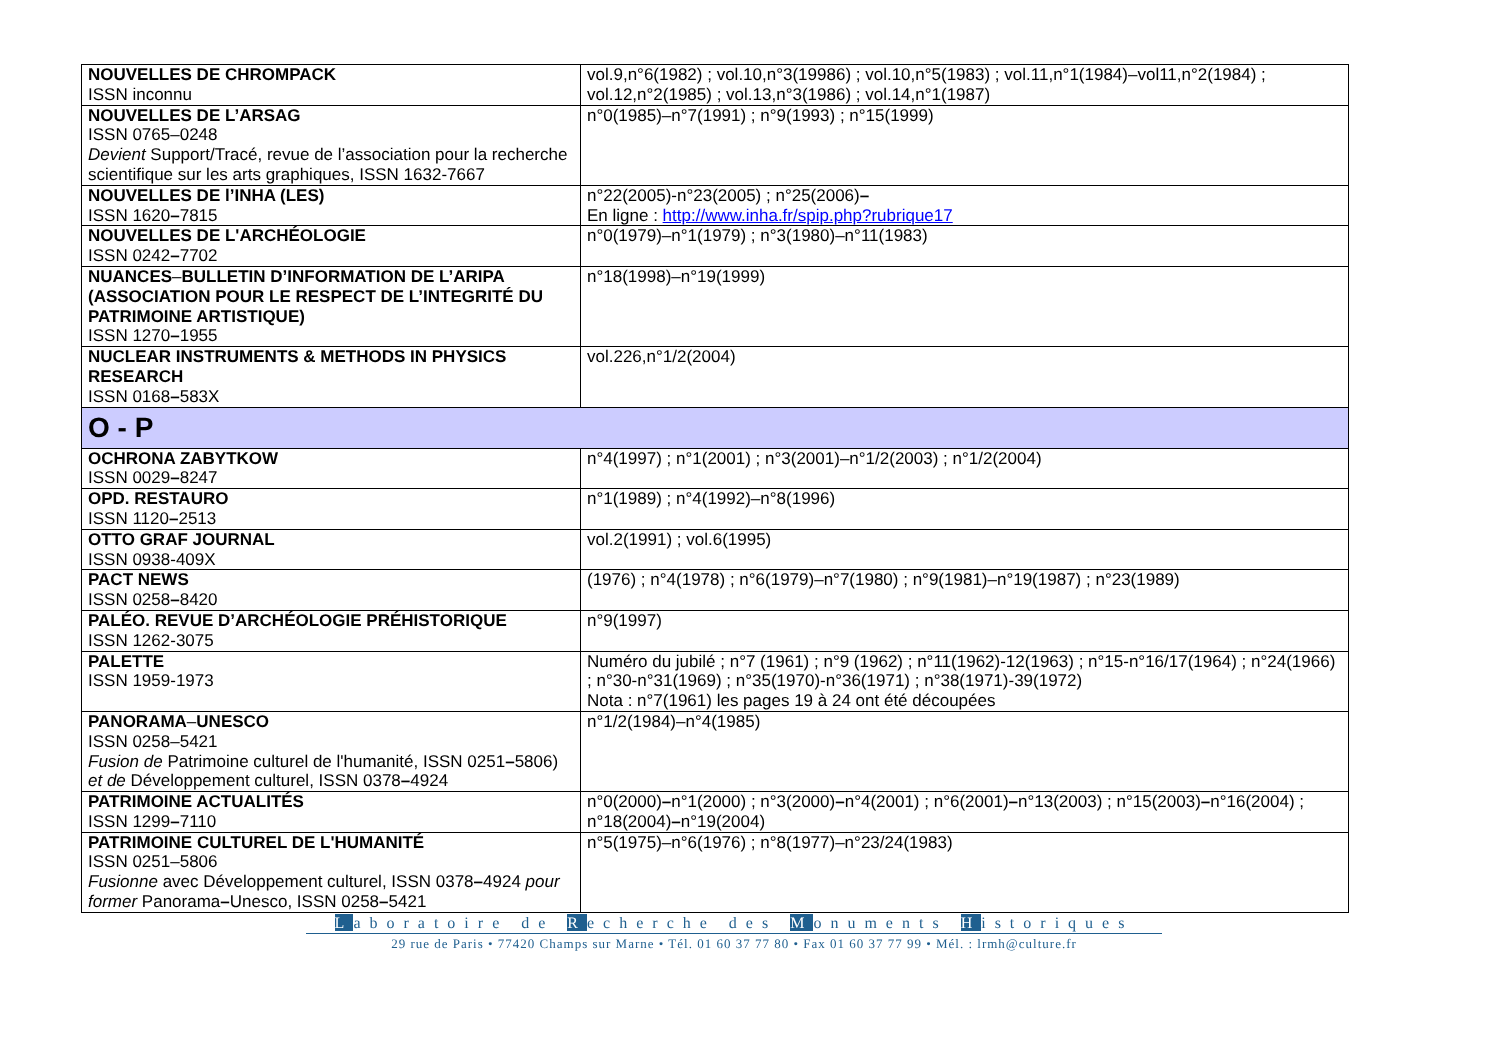| NOUVELLES DE CHROMPACK ISSN inconnu | vol.9,n°6(1982) ; vol.10,n°3(19986) ; vol.10,n°5(1983) ; vol.11,n°1(1984)–vol11,n°2(1984) ; vol.12,n°2(1985) ; vol.13,n°3(1986) ; vol.14,n°1(1987) |
| NOUVELLES DE L’ARSAG ISSN 0765–0248 Devient Support/Tracé, revue de l’association pour la recherche scientifique sur les arts graphiques, ISSN 1632-7667 | n°0(1985)–n°7(1991) ; n°9(1993) ; n°15(1999) |
| NOUVELLES DE l’INHA (LES) ISSN 1620 – 7815 | n°22(2005)-n°23(2005) ; n°25(2006) – En ligne : http://www.inha.fr/spip.php?rubrique17 |
| NOUVELLES DE L'ARCHÉOLOGIE ISSN 0242 – 7702 | n°0(1979)–n°1(1979) ; n°3(1980)–n°11(1983) |
| NUANCES – BULLETIN D’INFORMATION DE L’ARIPA (ASSOCIATION POUR LE RESPECT DE L’INTEGRITÉ DU PATRIMOINE ARTISTIQUE) ISSN 1270 – 1955 | n°18(1998)–n°19(1999) |
| NUCLEAR INSTRUMENTS & METHODS IN PHYSICS RESEARCH ISSN 0168 – 583X | vol.226,n°1/2(2004) |
| O - P | |
| OCHRONA ZABYTKOW ISSN 0029 – 8247 | n°4(1997) ; n°1(2001) ; n°3(2001)–n°1/2(2003) ; n°1/2(2004) |
| OPD. RESTAURO ISSN 1120 – 2513 | n°1(1989) ; n°4(1992)–n°8(1996) |
| OTTO GRAF JOURNAL ISSN 0938-409X | vol.2(1991) ; vol.6(1995) |
| PACT NEWS ISSN 0258 – 8420 | (1976) ; n°4(1978) ; n°6(1979)–n°7(1980) ; n°9(1981)–n°19(1987) ; n°23(1989) |
| PALÉO. REVUE D’ARCHÉOLOGIE PRÉHISTORIQUE ISSN 1262-3075 | n°9(1997) |
| PALETTE ISSN 1959-1973 | Numéro du jubilé ; n°7 (1961) ; n°9 (1962) ; n°11(1962)-12(1963) ; n°15-n°16/17(1964) ; n°24(1966) ; n°30-n°31(1969) ; n°35(1970)-n°36(1971) ; n°38(1971)-39(1972) Nota : n°7(1961) les pages 19 à 24 ont été découpées |
| PANORAMA – UNESCO ISSN 0258–5421 Fusion de Patrimoine culturel de l'humanité, ISSN 0251 – 5806) et de Développement culturel, ISSN 0378 – 4924 | n°1/2(1984)–n°4(1985) |
| PATRIMOINE ACTUALITÉS ISSN 1299 – 7110 | n°0(2000) – n°1(2000) ; n°3(2000) – n°4(2001) ; n°6(2001) – n°13(2003) ; n°15(2003) – n°16(2004) ; n°18(2004) – n°19(2004) |
| PATRIMOINE CULTUREL DE L'HUMANITÉ ISSN 0251–5806 Fusionne avec Développement culturel, ISSN 0378 – 4924 pour former Panorama – Unesco, ISSN 0258 – 5421 | n°5(1975)–n°6(1976) ; n°8(1977)–n°23/24(1983) |
Laboratoire de Recherche des Monuments Historiques
29 rue de Paris • 77420 Champs sur Marne • Tél. 01 60 37 77 80 • Fax 01 60 37 77 99 • Mél. : lrmh@culture.fr